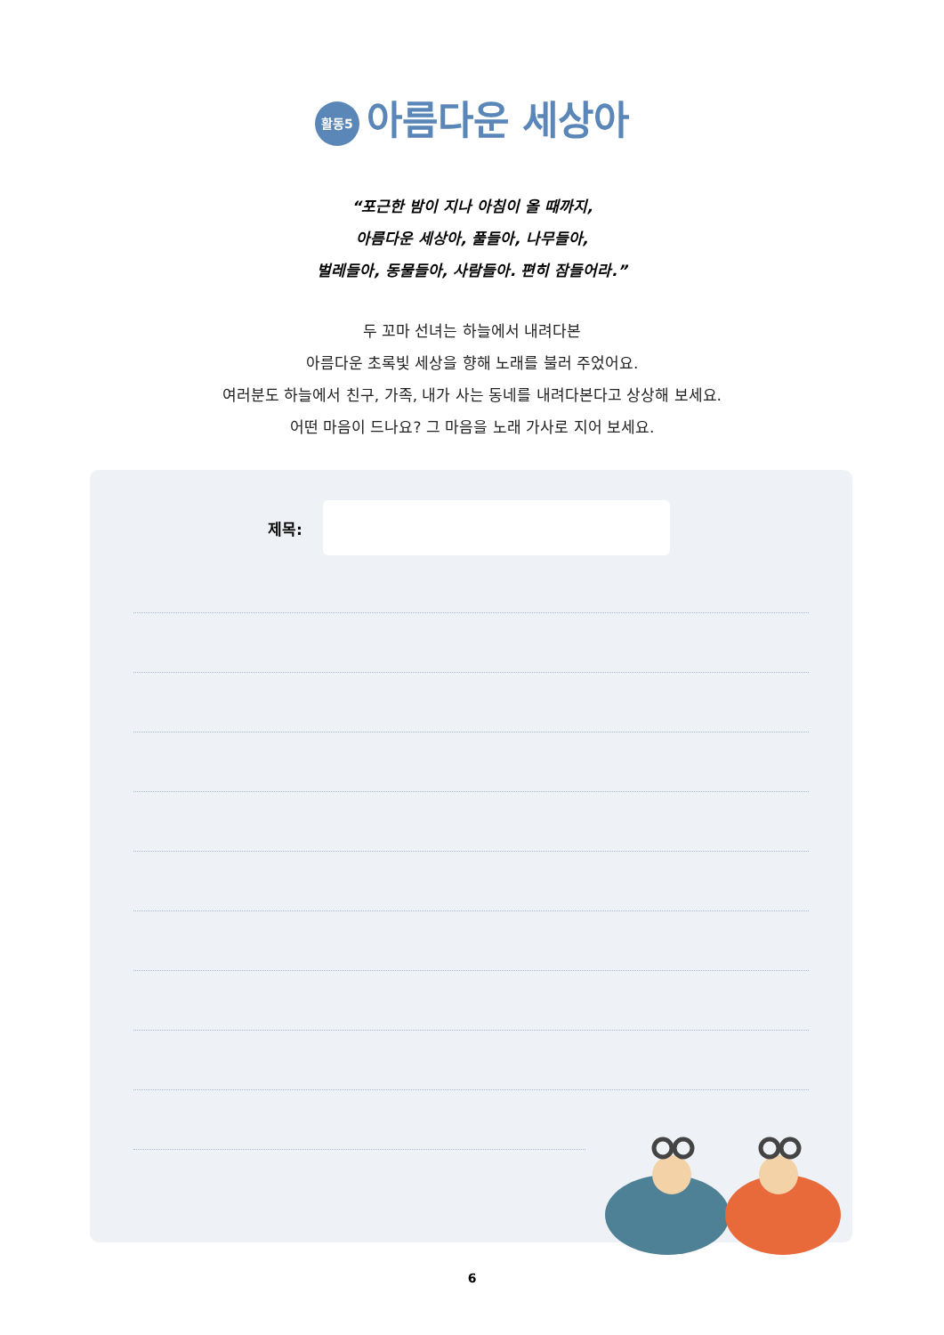활동5 아름다운 세상아
“포근한 밤이 지나 아침이 올 때까지,
아름다운 세상아, 풀들아, 나무들아,
벌레들아, 동물들아, 사람들아. 편히 잠들어라.”
두 꼬마 선녀는 하늘에서 내려다본
아름다운 초록빛 세상을 향해 노래를 불러 주었어요.
여러분도 하늘에서 친구, 가족, 내가 사는 동네를 내려다본다고 상상해 보세요.
어떤 마음이 드나요? 그 마음을 노래 가사로 지어 보세요.
제목:
6